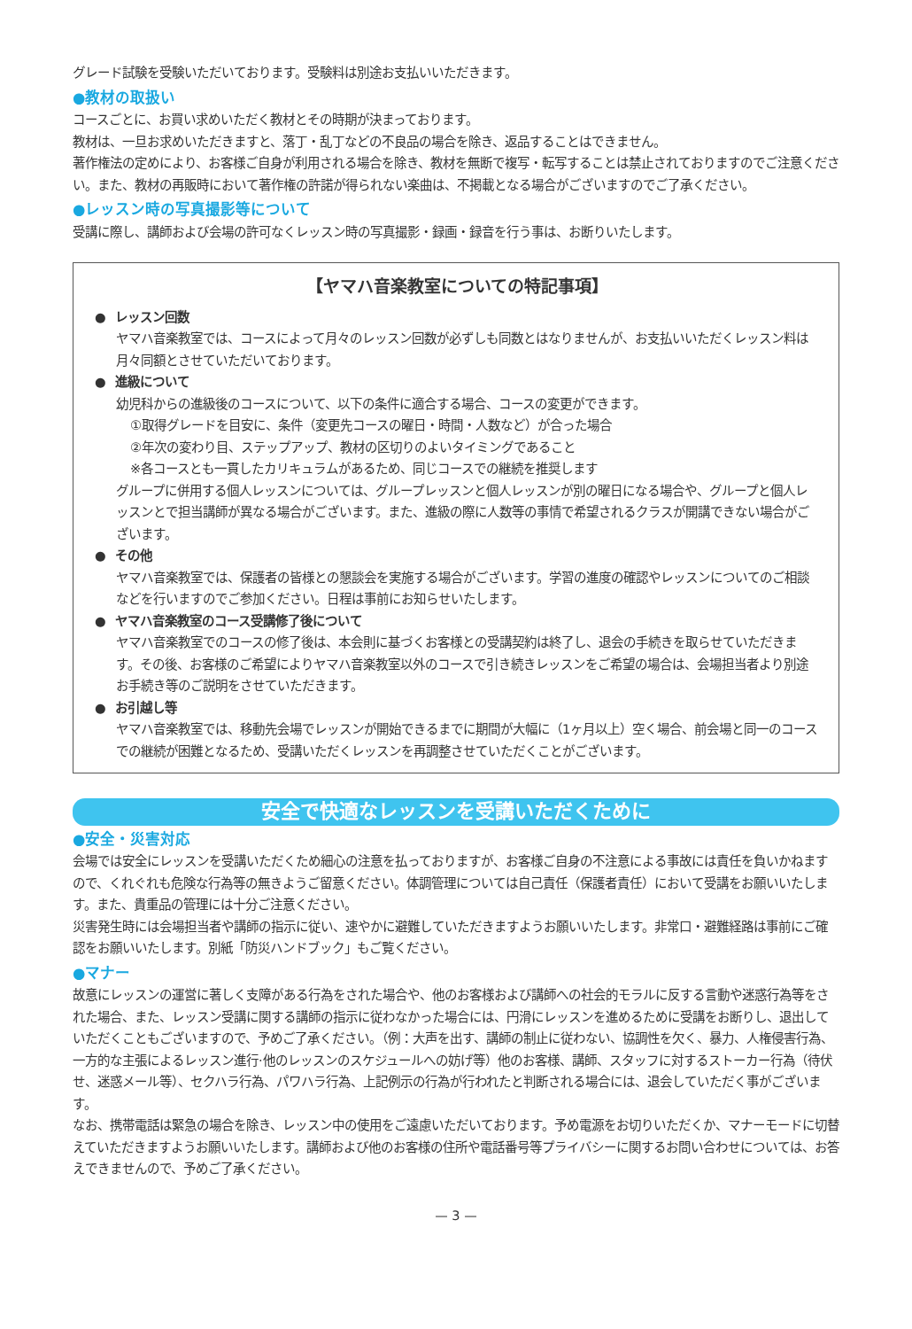グレード試験を受験いただいております。受験料は別途お支払いいただきます。
●教材の取扱い
コースごとに、お買い求めいただく教材とその時期が決まっております。
教材は、一旦お求めいただきますと、落丁・乱丁などの不良品の場合を除き、返品することはできません。
著作権法の定めにより、お客様ご自身が利用される場合を除き、教材を無断で複写・転写することは禁止されておりますのでご注意ください。また、教材の再販時において著作権の許諾が得られない楽曲は、不掲載となる場合がございますのでご了承ください。
●レッスン時の写真撮影等について
受講に際し、講師および会場の許可なくレッスン時の写真撮影・録画・録音を行う事は、お断りいたします。
【ヤマハ音楽教室についての特記事項】
● レッスン回数
ヤマハ音楽教室では、コースによって月々のレッスン回数が必ずしも同数とはなりませんが、お支払いいただくレッスン料は月々同額とさせていただいております。
● 進級について
幼児科からの進級後のコースについて、以下の条件に適合する場合、コースの変更ができます。
①取得グレードを目安に、条件（変更先コースの曜日・時間・人数など）が合った場合
②年次の変わり目、ステップアップ、教材の区切りのよいタイミングであること
※各コースとも一貫したカリキュラムがあるため、同じコースでの継続を推奨します
グループに併用する個人レッスンについては、グループレッスンと個人レッスンが別の曜日になる場合や、グループと個人レッスンとで担当講師が異なる場合がございます。また、進級の際に人数等の事情で希望されるクラスが開講できない場合がございます。
● その他
ヤマハ音楽教室では、保護者の皆様との懇談会を実施する場合がございます。学習の進度の確認やレッスンについてのご相談などを行いますのでご参加ください。日程は事前にお知らせいたします。
● ヤマハ音楽教室のコース受講修了後について
ヤマハ音楽教室でのコースの修了後は、本会則に基づくお客様との受講契約は終了し、退会の手続きを取らせていただきます。その後、お客様のご希望によりヤマハ音楽教室以外のコースで引き続きレッスンをご希望の場合は、会場担当者より別途お手続き等のご説明をさせていただきます。
● お引越し等
ヤマハ音楽教室では、移動先会場でレッスンが開始できるまでに期間が大幅に（1ヶ月以上）空く場合、前会場と同一のコースでの継続が困難となるため、受講いただくレッスンを再調整させていただくことがございます。
安全で快適なレッスンを受講いただくために
●安全・災害対応
会場では安全にレッスンを受講いただくため細心の注意を払っておりますが、お客様ご自身の不注意による事故には責任を負いかねますので、くれぐれも危険な行為等の無きようご留意ください。体調管理については自己責任（保護者責任）において受講をお願いいたします。また、貴重品の管理には十分ご注意ください。
災害発生時には会場担当者や講師の指示に従い、速やかに避難していただきますようお願いいたします。非常口・避難経路は事前にご確認をお願いいたします。別紙「防災ハンドブック」もご覧ください。
●マナー
故意にレッスンの運営に著しく支障がある行為をされた場合や、他のお客様および講師への社会的モラルに反する言動や迷惑行為等をされた場合、また、レッスン受講に関する講師の指示に従わなかった場合には、円滑にレッスンを進めるために受講をお断りし、退出していただくこともございますので、予めご了承ください。（例：大声を出す、講師の制止に従わない、協調性を欠く、暴力、人権侵害行為、一方的な主張によるレッスン進行·他のレッスンのスケジュールへの妨げ等）他のお客様、講師、スタッフに対するストーカー行為（待伏せ、迷惑メール等）、セクハラ行為、パワハラ行為、上記例示の行為が行われたと判断される場合には、退会していただく事がございます。
なお、携帯電話は緊急の場合を除き、レッスン中の使用をご遠慮いただいております。予め電源をお切りいただくか、マナーモードに切替えていただきますようお願いいたします。講師および他のお客様の住所や電話番号等プライバシーに関するお問い合わせについては、お答えできませんので、予めご了承ください。
— 3 —